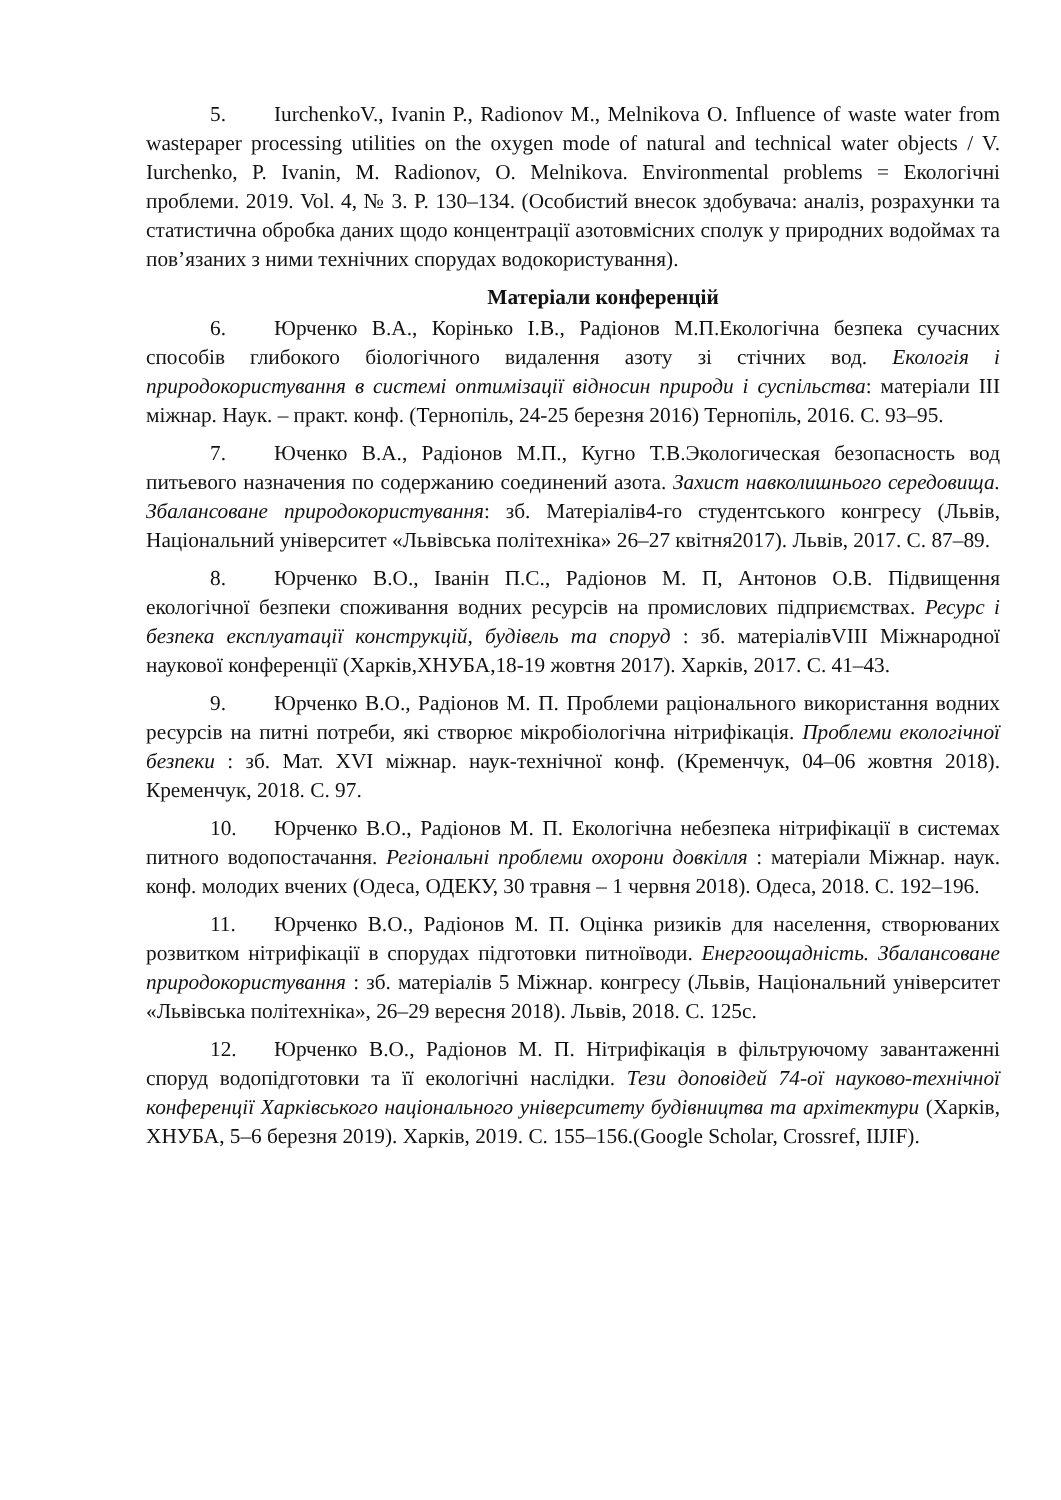5. IurchenkoV., Ivanin P., Radionov M., Melnikova O. Influence of waste water from wastepaper processing utilities on the oxygen mode of natural and technical water objects / V. Iurchenko, P. Ivanin, M. Radionov, O. Melnikova. Environmental problems = Екологічні проблеми. 2019. Vol. 4, № 3. P. 130–134. (Особистий внесок здобувача: аналіз, розрахунки та статистична обробка даних щодо концентрації азотовмісних сполук у природних водоймах та пов’язаних з ними технічних спорудах водокористування).
Матеріали конференцій
6. Юрченко В.А., Корінько І.В., Радіонов М.П.Екологічна безпека сучасних способів глибокого біологічного видалення азоту зі стічних вод. Екологія і природокористування в системі оптимізації відносин природи і суспільства: матеріали III міжнар. Наук. – практ. конф. (Тернопіль, 24-25 березня 2016) Тернопіль, 2016. С. 93–95.
7. Юченко В.А., Радіонов М.П., Кугно Т.В.Экологическая безопасность вод питьевого назначения по содержанию соединений азота. Захист навколишнього середовища. Збалансоване природокористування: зб. Матеріалів4-го студентського конгресу (Львів, Національний університет «Львівська політехніка» 26–27 квітня2017). Львів, 2017. С. 87–89.
8. Юрченко В.О., Іванін П.С., Радіонов М. П, Антонов О.В. Підвищення екологічної безпеки споживання водних ресурсів на промислових підприємствах. Ресурс і безпека експлуатації конструкцій, будівель та споруд : зб. матеріалівVIII Міжнародної наукової конференції (Харків,ХНУБА,18-19 жовтня 2017). Харків, 2017. С. 41–43.
9. Юрченко В.О., Радіонов М. П. Проблеми раціонального використання водних ресурсів на питні потреби, які створює мікробіологічна нітрифікація. Проблеми екологічної безпеки : зб. Мат. XVI міжнар. наук-технічної конф. (Кременчук, 04–06 жовтня 2018). Кременчук, 2018. С. 97.
10. Юрченко В.О., Радіонов М. П. Екологічна небезпека нітрифікації в системах питного водопостачання. Регіональні проблеми охорони довкілля : матеріали Міжнар. наук. конф. молодих вчених (Одеса, ОДЕКУ, 30 травня – 1 червня 2018). Одеса, 2018. С. 192–196.
11. Юрченко В.О., Радіонов М. П. Оцінка ризиків для населення, створюваних розвитком нітрифікації в спорудах підготовки питноїводи. Енергоощадність. Збалансоване природокористування : зб. матеріалів 5 Міжнар. конгресу (Львів, Національний університет «Львівська політехніка», 26–29 вересня 2018). Львів, 2018. С. 125с.
12. Юрченко В.О., Радіонов М. П. Нітрифікація в фільтруючому завантаженні споруд водопідготовки та її екологічні наслідки. Тези доповідей 74-ої науково-технічної конференції Харківського національного університету будівництва та архітектури (Харків, ХНУБА, 5–6 березня 2019). Харків, 2019. С. 155–156.(Google Scholar, Crossref, IIJIF).